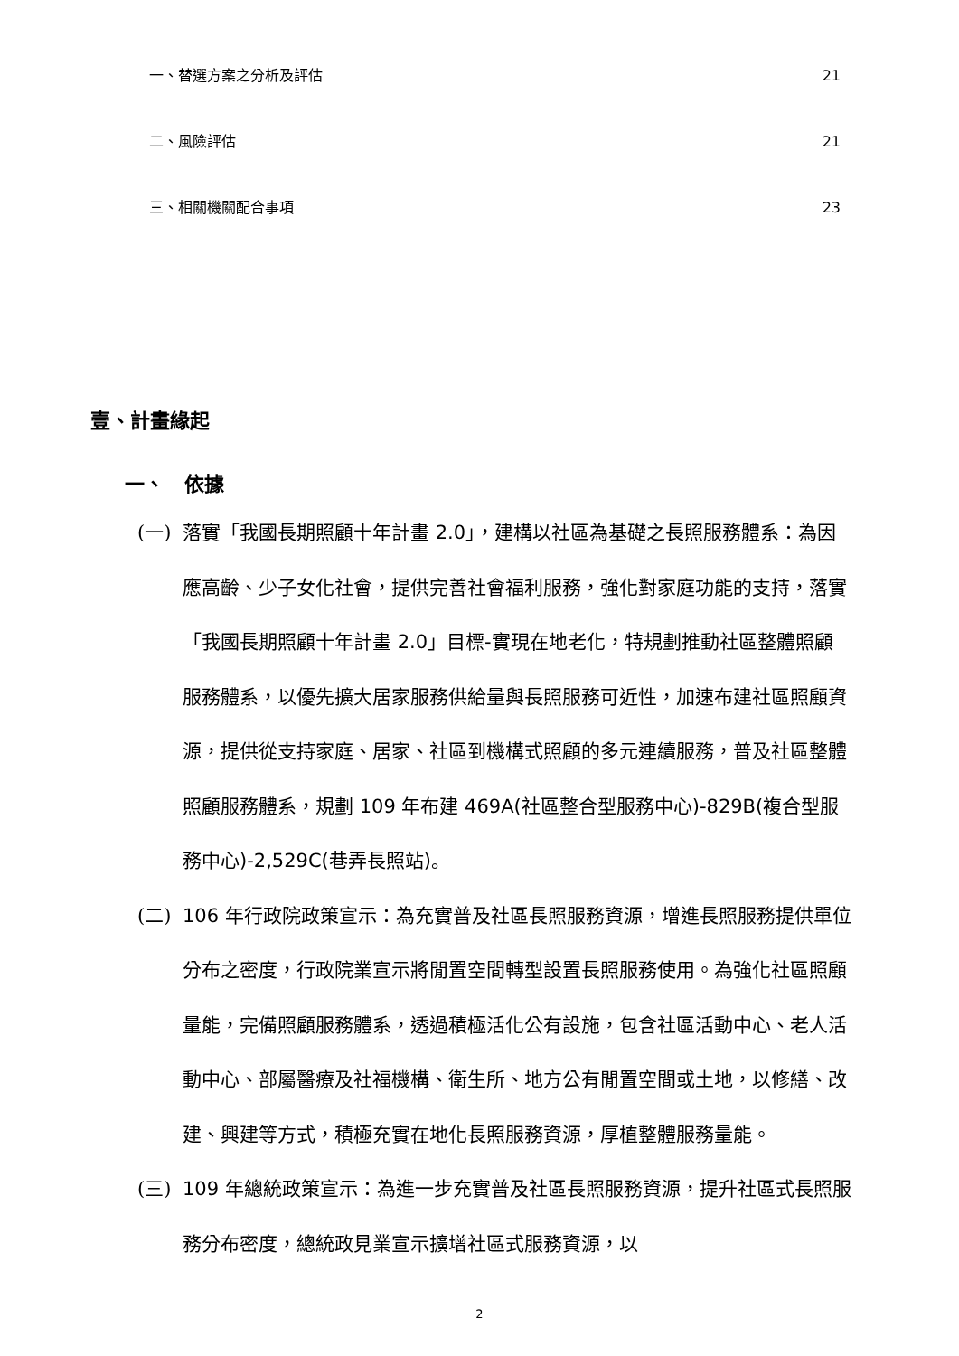一、替選方案之分析及評估 21
二、風險評估 21
三、相關機關配合事項 23
壹、計畫緣起
一、　依據
(一) 落實「我國長期照顧十年計畫 2.0」，建構以社區為基礎之長照服務體系：為因應高齡、少子女化社會，提供完善社會福利服務，強化對家庭功能的支持，落實「我國長期照顧十年計畫 2.0」目標-實現在地老化，特規劃推動社區整體照顧服務體系，以優先擴大居家服務供給量與長照服務可近性，加速布建社區照顧資源，提供從支持家庭、居家、社區到機構式照顧的多元連續服務，普及社區整體照顧服務體系，規劃 109 年布建 469A(社區整合型服務中心)-829B(複合型服務中心)-2,529C(巷弄長照站)。
(二) 106 年行政院政策宣示：為充實普及社區長照服務資源，增進長照服務提供單位分布之密度，行政院業宣示將閒置空間轉型設置長照服務使用。為強化社區照顧量能，完備照顧服務體系，透過積極活化公有設施，包含社區活動中心、老人活動中心、部屬醫療及社福機構、衛生所、地方公有閒置空間或土地，以修繕、改建、興建等方式，積極充實在地化長照服務資源，厚植整體服務量能。
(三) 109 年總統政策宣示：為進一步充實普及社區長照服務資源，提升社區式長照服務分布密度，總統政見業宣示擴增社區式服務資源，以
2